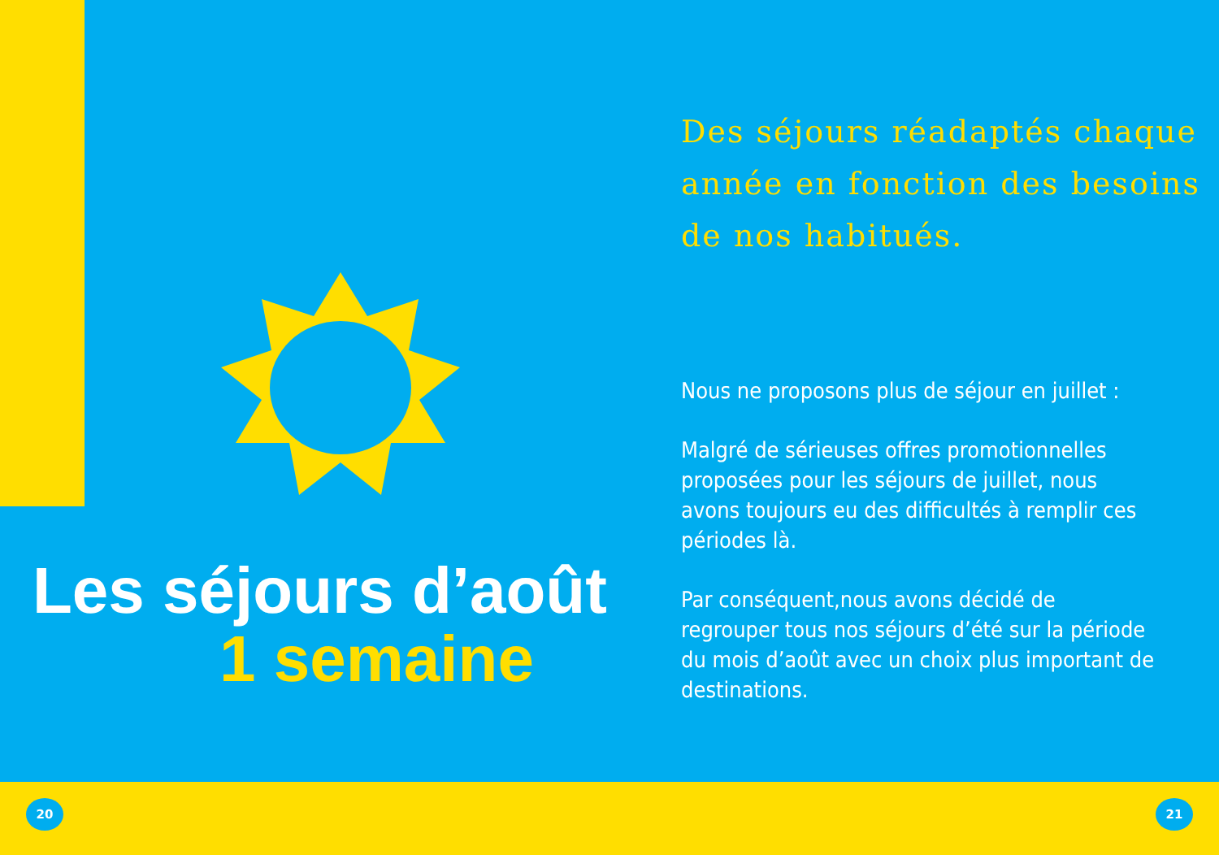Les séjours d’août
1 semaine
Des séjours réadaptés chaque année en fonction des besoins de nos habitués.
Nous ne proposons plus de séjour en juillet :
Malgré de sérieuses offres promotionnelles proposées pour les séjours de juillet, nous avons toujours eu des difficultés à remplir ces périodes là.
Par conséquent,nous avons décidé de regrouper tous nos séjours d’été sur la période du mois d’août avec un choix plus important de destinations.
20 21